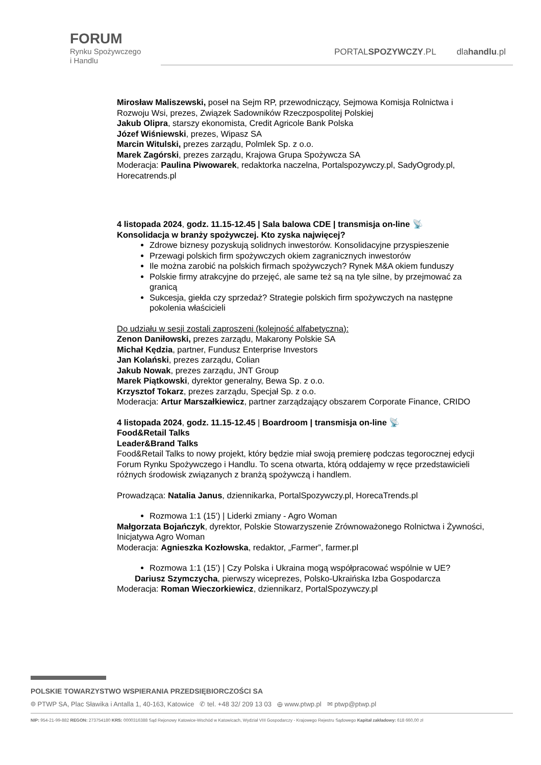FORUM
Rynku Spożywczego
i Handlu
PORTALSPOZYWCZY.PL dlahandlu.pl
Mirosław Maliszewski, poseł na Sejm RP, przewodniczący, Sejmowa Komisja Rolnictwa i Rozwoju Wsi, prezes, Związek Sadowników Rzeczpospolitej Polskiej
Jakub Olipra, starszy ekonomista, Credit Agricole Bank Polska
Józef Wiśniewski, prezes, Wipasz SA
Marcin Witulski, prezes zarządu, Polmlek Sp. z o.o.
Marek Zagórski, prezes zarządu, Krajowa Grupa Spożywcza SA
Moderacja: Paulina Piwowarek, redaktorka naczelna, Portalspozywczy.pl, SadyOgrody.pl, Horecatrends.pl
4 listopada 2024, godz. 11.15-12.45 | Sala balowa CDE | transmisja on-line 📡
Konsolidacja w branży spożywczej. Kto zyska najwięcej?
Zdrowe biznesy pozyskują solidnych inwestorów. Konsolidacyjne przyspieszenie
Przewagi polskich firm spożywczych okiem zagranicznych inwestorów
Ile można zarobić na polskich firmach spożywczych? Rynek M&A okiem funduszy
Polskie firmy atrakcyjne do przejęć, ale same też są na tyle silne, by przejmować za granicą
Sukcesja, giełda czy sprzedaż? Strategie polskich firm spożywczych na następne pokolenia właścicieli
Do udziału w sesji zostali zaproszeni (kolejność alfabetyczna):
Zenon Daniłowski, prezes zarządu, Makarony Polskie SA
Michał Kędzia, partner, Fundusz Enterprise Investors
Jan Kolański, prezes zarządu, Colian
Jakub Nowak, prezes zarządu, JNT Group
Marek Piątkowski, dyrektor generalny, Bewa Sp. z o.o.
Krzysztof Tokarz, prezes zarządu, Specjał Sp. z o.o.
Moderacja: Artur Marszałkiewicz, partner zarządzający obszarem Corporate Finance, CRIDO
4 listopada 2024, godz. 11.15-12.45 | Boardroom | transmisja on-line 📡
Food&Retail Talks
Leader&Brand Talks
Food&Retail Talks to nowy projekt, który będzie miał swoją premierę podczas tegorocznej edycji Forum Rynku Spożywczego i Handlu. To scena otwarta, którą oddajemy w ręce przedstawicieli różnych środowisk związanych z branżą spożywczą i handlem.
Prowadząca: Natalia Janus, dziennikarka, PortalSpozywczy.pl, HorecaTrends.pl
Rozmowa 1:1 (15’) | Liderki zmiany - Agro Woman
Małgorzata Bojańczyk, dyrektor, Polskie Stowarzyszenie Zrównoważonego Rolnictwa i Żywności, Inicjatywa Agro Woman
Moderacja: Agnieszka Kozłowska, redaktor, „Farmer”, farmer.pl
Rozmowa 1:1 (15’) | Czy Polska i Ukraina mogą współpracować wspólnie w UE?
Dariusz Szymczycha, pierwszy wiceprezes, Polsko-Ukraińska Izba Gospodarcza
Moderacja: Roman Wieczorkiewicz, dziennikarz, PortalSpozywczy.pl
POLSKIE TOWARZYSTWO WSPIERANIA PRZEDSIĘBIORCZOŚCI SA
⌾ PTWP SA, Plac Sławika i Antalla 1, 40-163, Katowice ✆ tel. +48 32/ 209 13 03 ⊕ www.ptwp.pl ✉ ptwp@ptwp.pl
NIP: 954-21-99-882 REGON: 273754180 KRS: 0000316388 Sąd Rejonowy Katowice-Wschód w Katowicach, Wydział VIII Gospodarczy - Krajowego Rejestru Sądowego Kapitał zakładowy: 618 660,00 zł